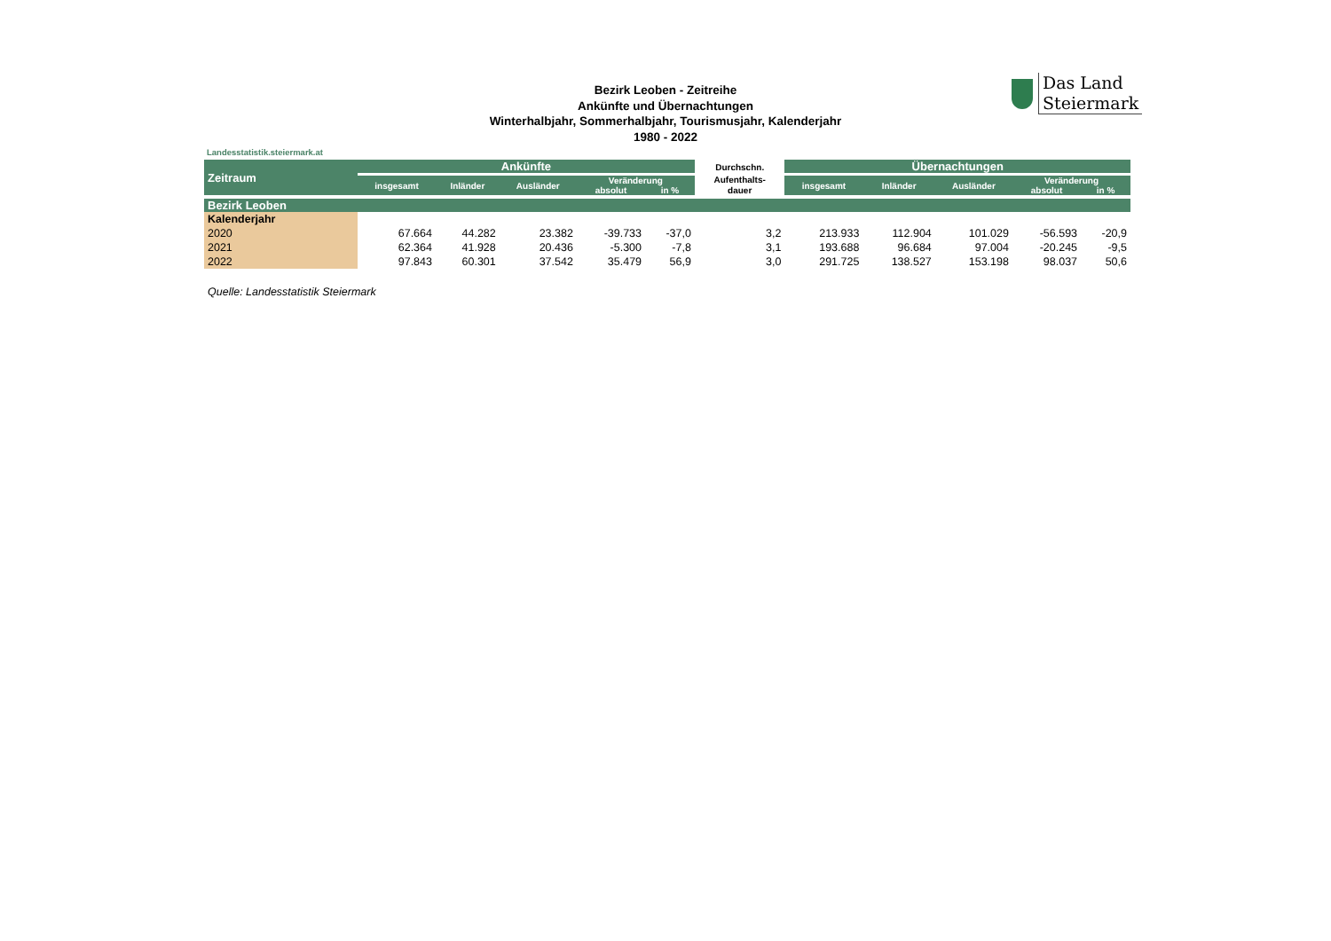Bezirk Leoben - Zeitreihe
Ankünfte und Übernachtungen
Winterhalbjahr, Sommerhalbjahr, Tourismusjahr, Kalenderjahr
1980 - 2022
Das Land
Steiermark
Landesstatistik.steiermark.at
| Zeitraum | Ankünfte | | | | | Durchschn. | Übernachtungen | | | | |
| --- | --- | --- | --- | --- | --- | --- | --- | --- | --- | --- | --- |
| | insgesamt | Inländer | Ausländer | Veränderung | | Aufenthalts- | insgesamt | Inländer | Ausländer | Veränderung | |
| | | | | absolut | in % | dauer | | | | absolut | in % |
| Bezirk Leoben | | | | | | | | | | | |
| Kalenderjahr | | | | | | | | | | | |
| 2020 | 67.664 | 44.282 | 23.382 | -39.733 | -37,0 | 3,2 | 213.933 | 112.904 | 101.029 | -56.593 | -20,9 |
| 2021 | 62.364 | 41.928 | 20.436 | -5.300 | -7,8 | 3,1 | 193.688 | 96.684 | 97.004 | -20.245 | -9,5 |
| 2022 | 97.843 | 60.301 | 37.542 | 35.479 | 56,9 | 3,0 | 291.725 | 138.527 | 153.198 | 98.037 | 50,6 |
Quelle: Landesstatistik Steiermark